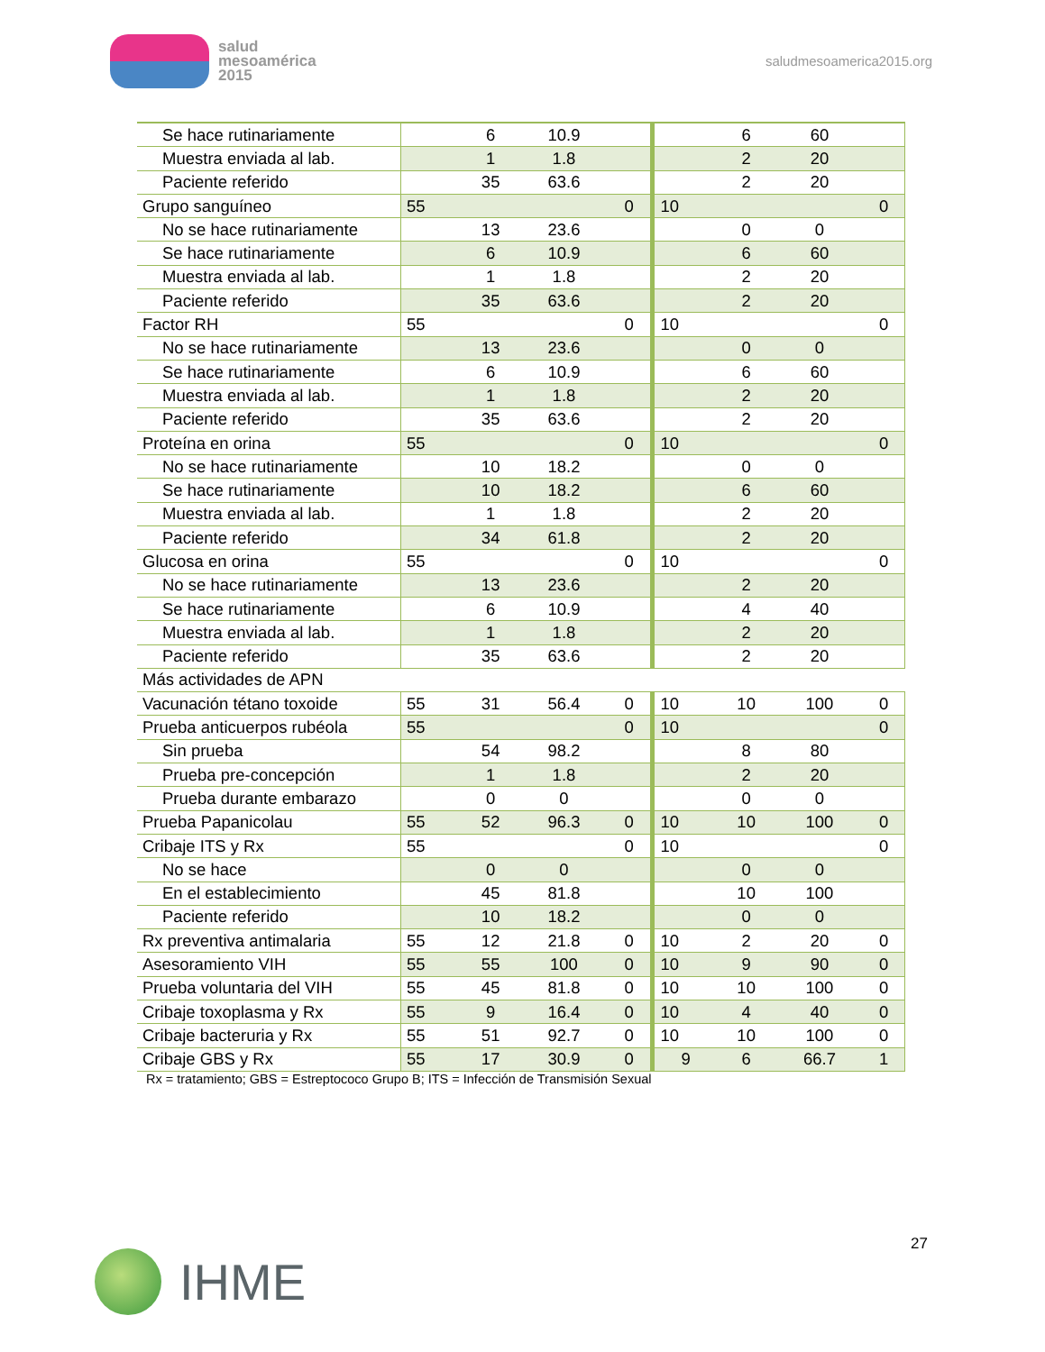salud
mesoamérica
2015
saludmesoamerica2015.org
| Se hace rutinariamente | | 6 | 10.9 | | | 6 | 60 | |
| Muestra enviada al lab. | | 1 | 1.8 | | | 2 | 20 | |
| Paciente referido | | 35 | 63.6 | | | 2 | 20 | |
| Grupo sanguíneo | 55 | | | 0 | 10 | | | 0 |
| No se hace rutinariamente | | 13 | 23.6 | | | 0 | 0 | |
| Se hace rutinariamente | | 6 | 10.9 | | | 6 | 60 | |
| Muestra enviada al lab. | | 1 | 1.8 | | | 2 | 20 | |
| Paciente referido | | 35 | 63.6 | | | 2 | 20 | |
| Factor RH | 55 | | | 0 | 10 | | | 0 |
| No se hace rutinariamente | | 13 | 23.6 | | | 0 | 0 | |
| Se hace rutinariamente | | 6 | 10.9 | | | 6 | 60 | |
| Muestra enviada al lab. | | 1 | 1.8 | | | 2 | 20 | |
| Paciente referido | | 35 | 63.6 | | | 2 | 20 | |
| Proteína en orina | 55 | | | 0 | 10 | | | 0 |
| No se hace rutinariamente | | 10 | 18.2 | | | 0 | 0 | |
| Se hace rutinariamente | | 10 | 18.2 | | | 6 | 60 | |
| Muestra enviada al lab. | | 1 | 1.8 | | | 2 | 20 | |
| Paciente referido | | 34 | 61.8 | | | 2 | 20 | |
| Glucosa en orina | 55 | | | 0 | 10 | | | 0 |
| No se hace rutinariamente | | 13 | 23.6 | | | 2 | 20 | |
| Se hace rutinariamente | | 6 | 10.9 | | | 4 | 40 | |
| Muestra enviada al lab. | | 1 | 1.8 | | | 2 | 20 | |
| Paciente referido | | 35 | 63.6 | | | 2 | 20 | |
| Más actividades de APN | | | | | | | | |
| Vacunación tétano toxoide | 55 | 31 | 56.4 | 0 | 10 | 10 | 100 | 0 |
| Prueba anticuerpos rubéola | 55 | | | 0 | 10 | | | 0 |
| Sin prueba | | 54 | 98.2 | | | 8 | 80 | |
| Prueba pre-concepción | | 1 | 1.8 | | | 2 | 20 | |
| Prueba durante embarazo | | 0 | 0 | | | 0 | 0 | |
| Prueba Papanicolau | 55 | 52 | 96.3 | 0 | 10 | 10 | 100 | 0 |
| Cribaje ITS y Rx | 55 | | | 0 | 10 | | | 0 |
| No se hace | | 0 | 0 | | | 0 | 0 | |
| En el establecimiento | | 45 | 81.8 | | | 10 | 100 | |
| Paciente referido | | 10 | 18.2 | | | 0 | 0 | |
| Rx preventiva antimalaria | 55 | 12 | 21.8 | 0 | 10 | 2 | 20 | 0 |
| Asesoramiento VIH | 55 | 55 | 100 | 0 | 10 | 9 | 90 | 0 |
| Prueba voluntaria del VIH | 55 | 45 | 81.8 | 0 | 10 | 10 | 100 | 0 |
| Cribaje toxoplasma y Rx | 55 | 9 | 16.4 | 0 | 10 | 4 | 40 | 0 |
| Cribaje bacteruria y Rx | 55 | 51 | 92.7 | 0 | 10 | 10 | 100 | 0 |
| Cribaje GBS y Rx | 55 | 17 | 30.9 | 0 | 9 | 6 | 66.7 | 1 |
Rx = tratamiento; GBS = Estreptococo Grupo B; ITS = Infección de Transmisión Sexual
IHME
27